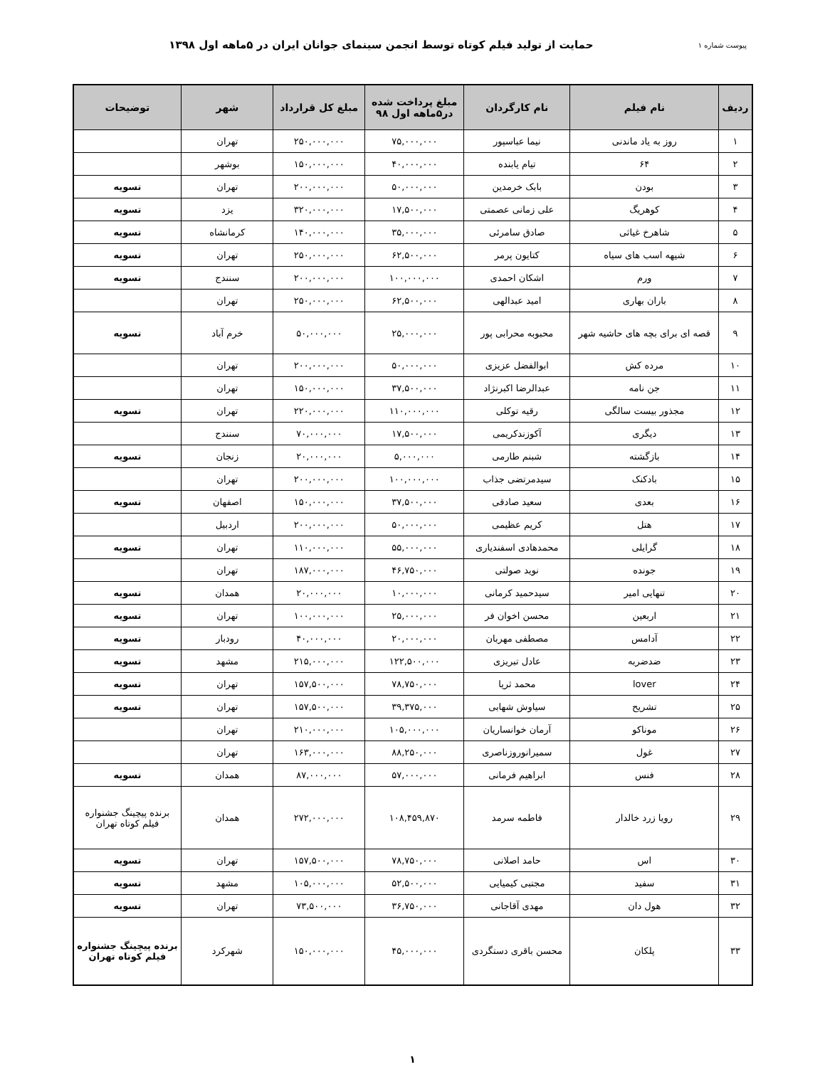پیوست شماره ۱ حمایت از تولید فیلم کوتاه توسط انجمن سینمای جوانان ایران در ۵ماهه اول ۱۳۹۸
| ردیف | نام فیلم | نام کارگردان | مبلغ پرداخت شده در۵ماهه اول ۹۸ | مبلغ کل قرارداد | شهر | توضیحات |
| --- | --- | --- | --- | --- | --- | --- |
| ۱ | روز به یاد ماندنی | نیما عباسپور | ۷۵,۰۰۰,۰۰۰ | ۲۵۰,۰۰۰,۰۰۰ | تهران | |
| ۲ | ۶۴ | تیام یابنده | ۴۰,۰۰۰,۰۰۰ | ۱۵۰,۰۰۰,۰۰۰ | بوشهر | |
| ۳ | بودن | بابک خرمدین | ۵۰,۰۰۰,۰۰۰ | ۲۰۰,۰۰۰,۰۰۰ | تهران | تسویه |
| ۴ | کوهریگ | علی زمانی عصمتی | ۱۷,۵۰۰,۰۰۰ | ۳۲۰,۰۰۰,۰۰۰ | یزد | تسویه |
| ۵ | شاهرخ غیاثی | صادق سامرئی | ۳۵,۰۰۰,۰۰۰ | ۱۴۰,۰۰۰,۰۰۰ | کرمانشاه | تسویه |
| ۶ | شیهه اسب های سیاه | کتایون پرمر | ۶۲,۵۰۰,۰۰۰ | ۲۵۰,۰۰۰,۰۰۰ | تهران | تسویه |
| ۷ | ورم | اشکان احمدی | ۱۰۰,۰۰۰,۰۰۰ | ۲۰۰,۰۰۰,۰۰۰ | سنندج | تسویه |
| ۸ | باران بهاری | امید عبدالهی | ۶۲,۵۰۰,۰۰۰ | ۲۵۰,۰۰۰,۰۰۰ | تهران | |
| ۹ | قصه ای برای بچه های حاشیه شهر | محبوبه محرابی پور | ۲۵,۰۰۰,۰۰۰ | ۵۰,۰۰۰,۰۰۰ | خرم آباد | تسویه |
| ۱۰ | مرده کش | ابوالفضل عزیزی | ۵۰,۰۰۰,۰۰۰ | ۲۰۰,۰۰۰,۰۰۰ | تهران | |
| ۱۱ | جن نامه | عبدالرضا اکبرنژاد | ۳۷,۵۰۰,۰۰۰ | ۱۵۰,۰۰۰,۰۰۰ | تهران | |
| ۱۲ | مجذور بیست سالگی | رقیه توکلی | ۱۱۰,۰۰۰,۰۰۰ | ۲۲۰,۰۰۰,۰۰۰ | تهران | تسویه |
| ۱۳ | دیگری | آکوزندکریمی | ۱۷,۵۰۰,۰۰۰ | ۷۰,۰۰۰,۰۰۰ | سنندج | |
| ۱۴ | بازگشته | شبنم طارمی | ۵,۰۰۰,۰۰۰ | ۲۰,۰۰۰,۰۰۰ | زنجان | تسویه |
| ۱۵ | بادکنک | سیدمرتضی جذاب | ۱۰۰,۰۰۰,۰۰۰ | ۲۰۰,۰۰۰,۰۰۰ | تهران | |
| ۱۶ | بعدی | سعید صادقی | ۳۷,۵۰۰,۰۰۰ | ۱۵۰,۰۰۰,۰۰۰ | اصفهان | تسویه |
| ۱۷ | هتل | کریم عظیمی | ۵۰,۰۰۰,۰۰۰ | ۲۰۰,۰۰۰,۰۰۰ | اردبیل | |
| ۱۸ | گرایلی | محمدهادی اسفندیاری | ۵۵,۰۰۰,۰۰۰ | ۱۱۰,۰۰۰,۰۰۰ | تهران | تسویه |
| ۱۹ | جونده | نوید صولتی | ۴۶,۷۵۰,۰۰۰ | ۱۸۷,۰۰۰,۰۰۰ | تهران | |
| ۲۰ | تنهایی امیر | سیدحمید کرمانی | ۱۰,۰۰۰,۰۰۰ | ۲۰,۰۰۰,۰۰۰ | همدان | تسویه |
| ۲۱ | اربعین | محسن اخوان فر | ۲۵,۰۰۰,۰۰۰ | ۱۰۰,۰۰۰,۰۰۰ | تهران | تسویه |
| ۲۲ | آدامس | مصطفی مهربان | ۲۰,۰۰۰,۰۰۰ | ۴۰,۰۰۰,۰۰۰ | رودبار | تسویه |
| ۲۳ | ضدضربه | عادل تبریزی | ۱۲۲,۵۰۰,۰۰۰ | ۲۱۵,۰۰۰,۰۰۰ | مشهد | تسویه |
| ۲۴ | lover | محمد ثریا | ۷۸,۷۵۰,۰۰۰ | ۱۵۷,۵۰۰,۰۰۰ | تهران | تسویه |
| ۲۵ | تشریح | سیاوش شهابی | ۳۹,۳۷۵,۰۰۰ | ۱۵۷,۵۰۰,۰۰۰ | تهران | تسویه |
| ۲۶ | موناکو | آرمان خوانساریان | ۱۰۵,۰۰۰,۰۰۰ | ۲۱۰,۰۰۰,۰۰۰ | تهران | |
| ۲۷ | غول | سمیرانوروزناصری | ۸۸,۲۵۰,۰۰۰ | ۱۶۳,۰۰۰,۰۰۰ | تهران | |
| ۲۸ | فنس | ابراهیم فرمانی | ۵۷,۰۰۰,۰۰۰ | ۸۷,۰۰۰,۰۰۰ | همدان | تسویه |
| ۲۹ | رویا زرد خالدار | فاطمه سرمد | ۱۰۸,۴۵۹,۸۷۰ | ۲۷۲,۰۰۰,۰۰۰ | همدان | برنده پیچینگ جشنواره فیلم کوتاه تهران |
| ۳۰ | اس | حامد اصلانی | ۷۸,۷۵۰,۰۰۰ | ۱۵۷,۵۰۰,۰۰۰ | تهران | تسویه |
| ۳۱ | سفید | مجتبی کیمیایی | ۵۲,۵۰۰,۰۰۰ | ۱۰۵,۰۰۰,۰۰۰ | مشهد | تسویه |
| ۳۲ | هول دان | مهدی آقاجانی | ۳۶,۷۵۰,۰۰۰ | ۷۳,۵۰۰,۰۰۰ | تهران | تسویه |
| ۳۳ | پلکان | محسن باقری دستگردی | ۴۵,۰۰۰,۰۰۰ | ۱۵۰,۰۰۰,۰۰۰ | شهرکرد | برنده پیچینگ جشنواره فیلم کوتاه تهران |
۱